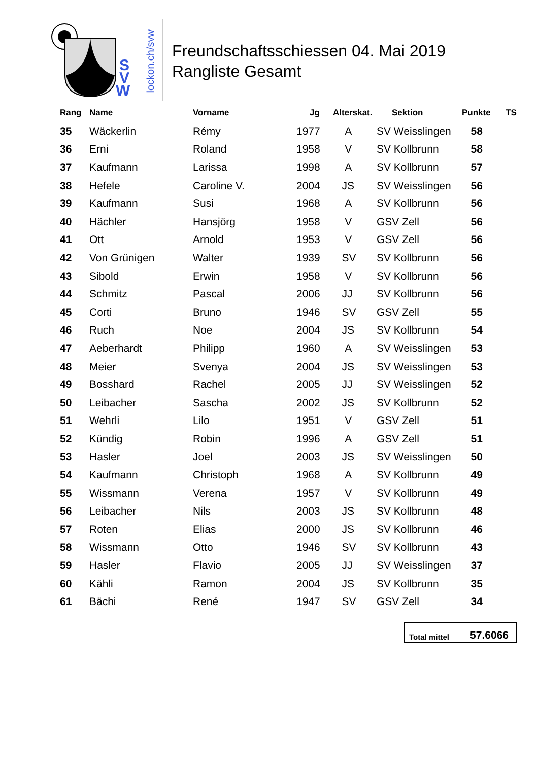S
V
W
lockon.ch/svw
Freundschaftsschiessen 04. Mai 2019
Rangliste Gesamt
| Rang | Name | Vorname | Jg | Alterskat. | Sektion | Punkte | TS |
| --- | --- | --- | --- | --- | --- | --- | --- |
| 35 | Wäckerlin | Rémy | 1977 | A | SV Weisslingen | 58 | |
| 36 | Erni | Roland | 1958 | V | SV Kollbrunn | 58 | |
| 37 | Kaufmann | Larissa | 1998 | A | SV Kollbrunn | 57 | |
| 38 | Hefele | Caroline V. | 2004 | JS | SV Weisslingen | 56 | |
| 39 | Kaufmann | Susi | 1968 | A | SV Kollbrunn | 56 | |
| 40 | Hächler | Hansjörg | 1958 | V | GSV Zell | 56 | |
| 41 | Ott | Arnold | 1953 | V | GSV Zell | 56 | |
| 42 | Von Grünigen | Walter | 1939 | SV | SV Kollbrunn | 56 | |
| 43 | Sibold | Erwin | 1958 | V | SV Kollbrunn | 56 | |
| 44 | Schmitz | Pascal | 2006 | JJ | SV Kollbrunn | 56 | |
| 45 | Corti | Bruno | 1946 | SV | GSV Zell | 55 | |
| 46 | Ruch | Noe | 2004 | JS | SV Kollbrunn | 54 | |
| 47 | Aeberhardt | Philipp | 1960 | A | SV Weisslingen | 53 | |
| 48 | Meier | Svenya | 2004 | JS | SV Weisslingen | 53 | |
| 49 | Bosshard | Rachel | 2005 | JJ | SV Weisslingen | 52 | |
| 50 | Leibacher | Sascha | 2002 | JS | SV Kollbrunn | 52 | |
| 51 | Wehrli | Lilo | 1951 | V | GSV Zell | 51 | |
| 52 | Kündig | Robin | 1996 | A | GSV Zell | 51 | |
| 53 | Hasler | Joel | 2003 | JS | SV Weisslingen | 50 | |
| 54 | Kaufmann | Christoph | 1968 | A | SV Kollbrunn | 49 | |
| 55 | Wissmann | Verena | 1957 | V | SV Kollbrunn | 49 | |
| 56 | Leibacher | Nils | 2003 | JS | SV Kollbrunn | 48 | |
| 57 | Roten | Elias | 2000 | JS | SV Kollbrunn | 46 | |
| 58 | Wissmann | Otto | 1946 | SV | SV Kollbrunn | 43 | |
| 59 | Hasler | Flavio | 2005 | JJ | SV Weisslingen | 37 | |
| 60 | Kähli | Ramon | 2004 | JS | SV Kollbrunn | 35 | |
| 61 | Bächi | René | 1947 | SV | GSV Zell | 34 | |
Total mittel 57.6066